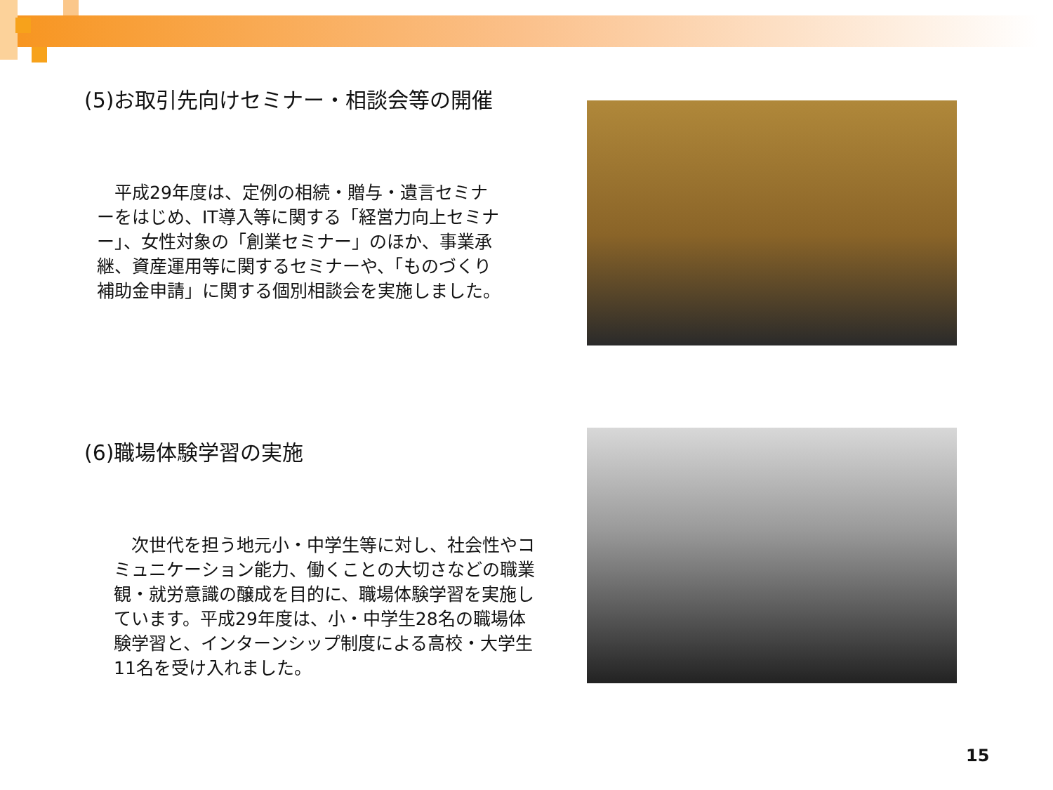(5)お取引先向けセミナー・相談会等の開催
　平成29年度は、定例の相続・贈与・遺言セミナーをはじめ、IT導入等に関する「経営力向上セミナー」、女性対象の「創業セミナー」のほか、事業承継、資産運用等に関するセミナーや、「ものづくり補助金申請」に関する個別相談会を実施しました。
(6)職場体験学習の実施
　次世代を担う地元小・中学生等に対し、社会性やコミュニケーション能力、働くことの大切さなどの職業観・就労意識の醸成を目的に、職場体験学習を実施しています。平成29年度は、小・中学生28名の職場体験学習と、インターンシップ制度による高校・大学生11名を受け入れました。
15